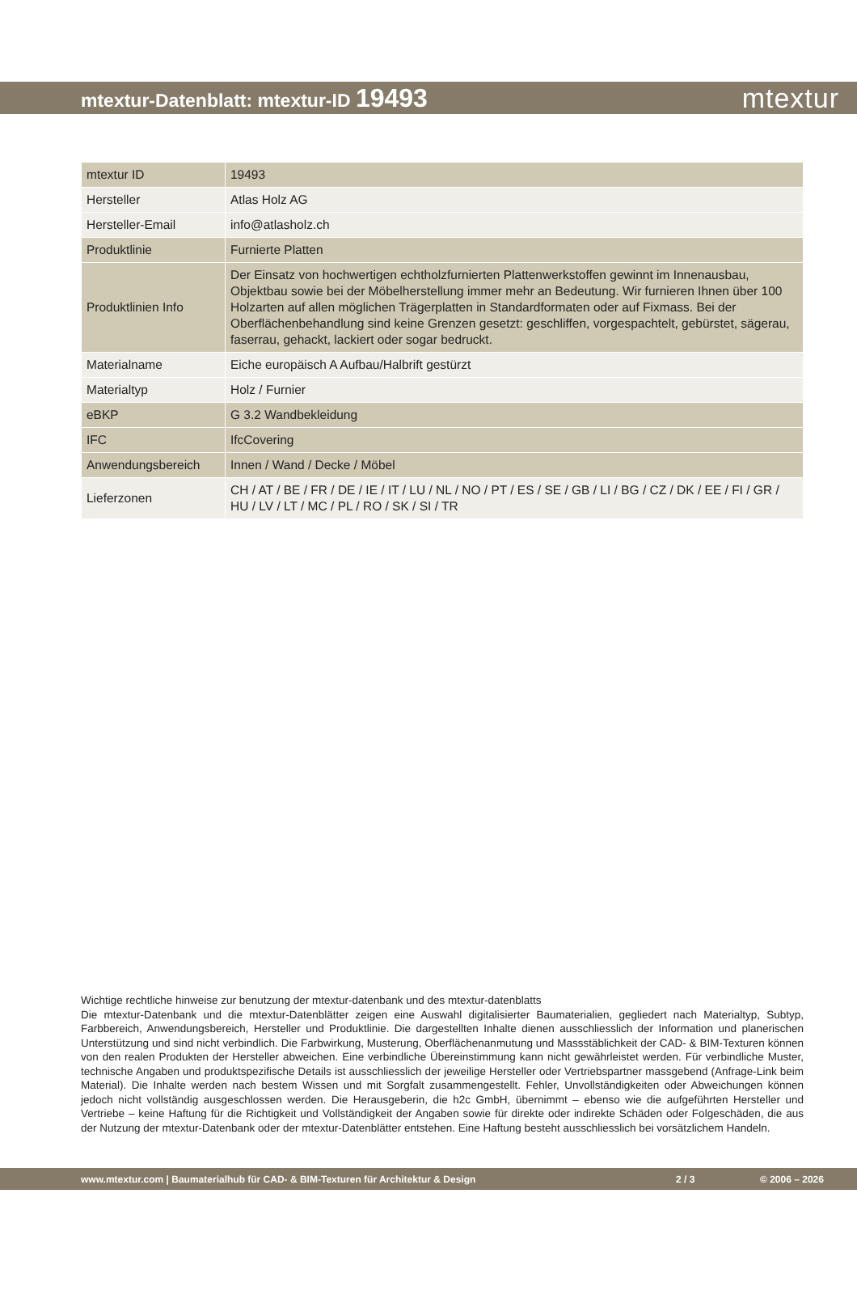mtextur-Datenblatt: mtextur-ID 19493
mtextur
| mtextur ID | 19493 |
| Hersteller | Atlas Holz AG |
| Hersteller-Email | info@atlasholz.ch |
| Produktlinie | Furnierte Platten |
| Produktlinien Info | Der Einsatz von hochwertigen echtholzfurnierten Plattenwerkstoffen gewinnt im Innenausbau, Objektbau sowie bei der Möbelherstellung immer mehr an Bedeutung. Wir furnieren Ihnen über 100 Holzarten auf allen möglichen Trägerplatten in Standardformaten oder auf Fixmass. Bei der Oberflächenbehandlung sind keine Grenzen gesetzt: geschliffen, vorgespachtelt, gebürstet, sägerau, faserrau, gehackt, lackiert oder sogar bedruckt. |
| Materialname | Eiche europäisch A Aufbau/Halbrift gestürzt |
| Materialtyp | Holz / Furnier |
| eBKP | G 3.2 Wandbekleidung |
| IFC | IfcCovering |
| Anwendungsbereich | Innen / Wand / Decke / Möbel |
| Lieferzonen | CH / AT / BE / FR / DE / IE / IT / LU / NL / NO / PT / ES / SE / GB / LI / BG / CZ / DK / EE / FI / GR / HU / LV / LT / MC / PL / RO / SK / SI / TR |
Wichtige rechtliche hinweise zur benutzung der mtextur-datenbank und des mtextur-datenblatts
Die mtextur-Datenbank und die mtextur-Datenblätter zeigen eine Auswahl digitalisierter Baumaterialien, gegliedert nach Materialtyp, Subtyp, Farbbereich, Anwendungsbereich, Hersteller und Produktlinie. Die dargestellten Inhalte dienen ausschliesslich der Information und planerischen Unterstützung und sind nicht verbindlich. Die Farbwirkung, Musterung, Oberflächenanmutung und Massstäblichkeit der CAD- & BIM-Texturen können von den realen Produkten der Hersteller abweichen. Eine verbindliche Übereinstimmung kann nicht gewährleistet werden. Für verbindliche Muster, technische Angaben und produktspezifische Details ist ausschliesslich der jeweilige Hersteller oder Vertriebspartner massgebend (Anfrage-Link beim Material). Die Inhalte werden nach bestem Wissen und mit Sorgfalt zusammengestellt. Fehler, Unvollständigkeiten oder Abweichungen können jedoch nicht vollständig ausgeschlossen werden. Die Herausgeberin, die h2c GmbH, übernimmt – ebenso wie die aufgeführten Hersteller und Vertriebe – keine Haftung für die Richtigkeit und Vollständigkeit der Angaben sowie für direkte oder indirekte Schäden oder Folgeschäden, die aus der Nutzung der mtextur-Datenbank oder der mtextur-Datenblätter entstehen. Eine Haftung besteht ausschliesslich bei vorsätzlichem Handeln.
www.mtextur.com | Baumaterialhub für CAD- & BIM-Texturen für Architektur & Design 2 / 3 © 2006 – 2026